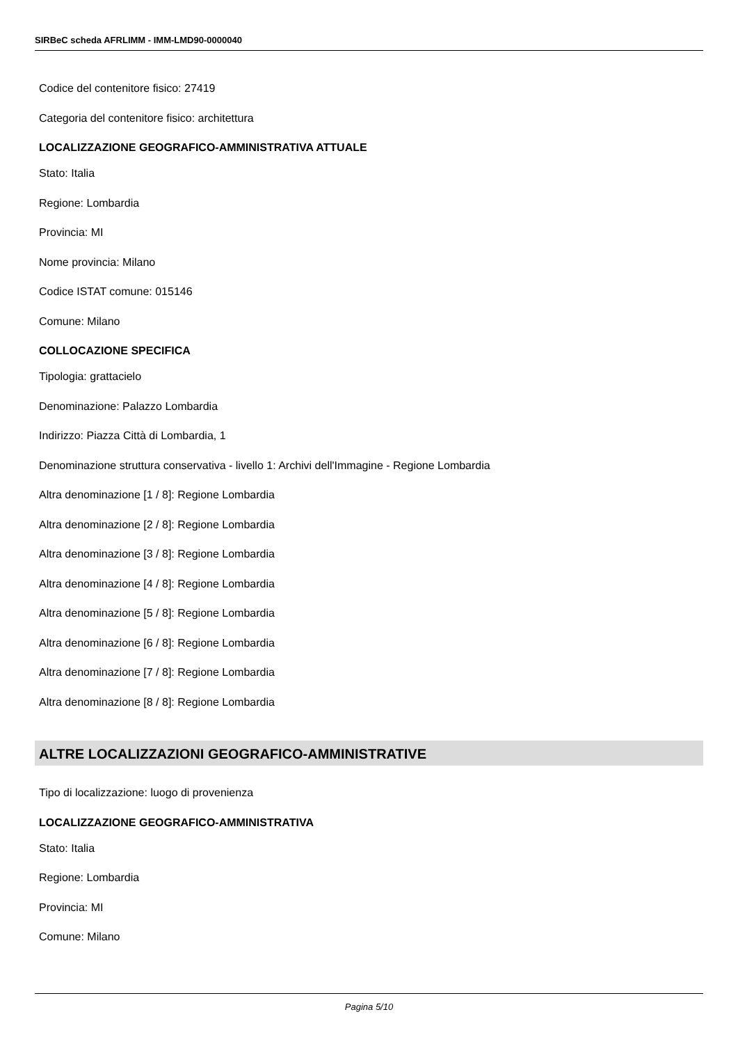SIRBeC scheda AFRLIMM - IMM-LMD90-0000040
Codice del contenitore fisico: 27419
Categoria del contenitore fisico: architettura
LOCALIZZAZIONE GEOGRAFICO-AMMINISTRATIVA ATTUALE
Stato: Italia
Regione: Lombardia
Provincia: MI
Nome provincia: Milano
Codice ISTAT comune: 015146
Comune: Milano
COLLOCAZIONE SPECIFICA
Tipologia: grattacielo
Denominazione: Palazzo Lombardia
Indirizzo: Piazza Città di Lombardia, 1
Denominazione struttura conservativa - livello 1: Archivi dell'Immagine - Regione Lombardia
Altra denominazione [1 / 8]: Regione Lombardia
Altra denominazione [2 / 8]: Regione Lombardia
Altra denominazione [3 / 8]: Regione Lombardia
Altra denominazione [4 / 8]: Regione Lombardia
Altra denominazione [5 / 8]: Regione Lombardia
Altra denominazione [6 / 8]: Regione Lombardia
Altra denominazione [7 / 8]: Regione Lombardia
Altra denominazione [8 / 8]: Regione Lombardia
ALTRE LOCALIZZAZIONI GEOGRAFICO-AMMINISTRATIVE
Tipo di localizzazione: luogo di provenienza
LOCALIZZAZIONE GEOGRAFICO-AMMINISTRATIVA
Stato: Italia
Regione: Lombardia
Provincia: MI
Comune: Milano
Pagina 5/10